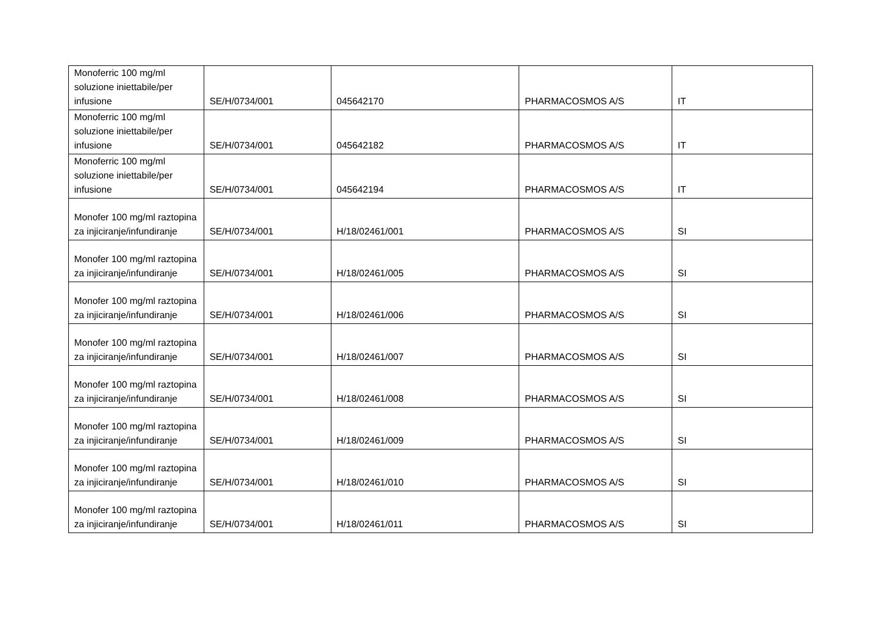| Monoferric 100 mg/ml soluzione iniettabile/per infusione | SE/H/0734/001 | 045642170 | PHARMACOSMOS A/S | IT |
| Monoferric 100 mg/ml soluzione iniettabile/per infusione | SE/H/0734/001 | 045642182 | PHARMACOSMOS A/S | IT |
| Monoferric 100 mg/ml soluzione iniettabile/per infusione | SE/H/0734/001 | 045642194 | PHARMACOSMOS A/S | IT |
| Monofer 100 mg/ml raztopina za injiciranje/infundiranje | SE/H/0734/001 | H/18/02461/001 | PHARMACOSMOS A/S | SI |
| Monofer 100 mg/ml raztopina za injiciranje/infundiranje | SE/H/0734/001 | H/18/02461/005 | PHARMACOSMOS A/S | SI |
| Monofer 100 mg/ml raztopina za injiciranje/infundiranje | SE/H/0734/001 | H/18/02461/006 | PHARMACOSMOS A/S | SI |
| Monofer 100 mg/ml raztopina za injiciranje/infundiranje | SE/H/0734/001 | H/18/02461/007 | PHARMACOSMOS A/S | SI |
| Monofer 100 mg/ml raztopina za injiciranje/infundiranje | SE/H/0734/001 | H/18/02461/008 | PHARMACOSMOS A/S | SI |
| Monofer 100 mg/ml raztopina za injiciranje/infundiranje | SE/H/0734/001 | H/18/02461/009 | PHARMACOSMOS A/S | SI |
| Monofer 100 mg/ml raztopina za injiciranje/infundiranje | SE/H/0734/001 | H/18/02461/010 | PHARMACOSMOS A/S | SI |
| Monofer 100 mg/ml raztopina za injiciranje/infundiranje | SE/H/0734/001 | H/18/02461/011 | PHARMACOSMOS A/S | SI |